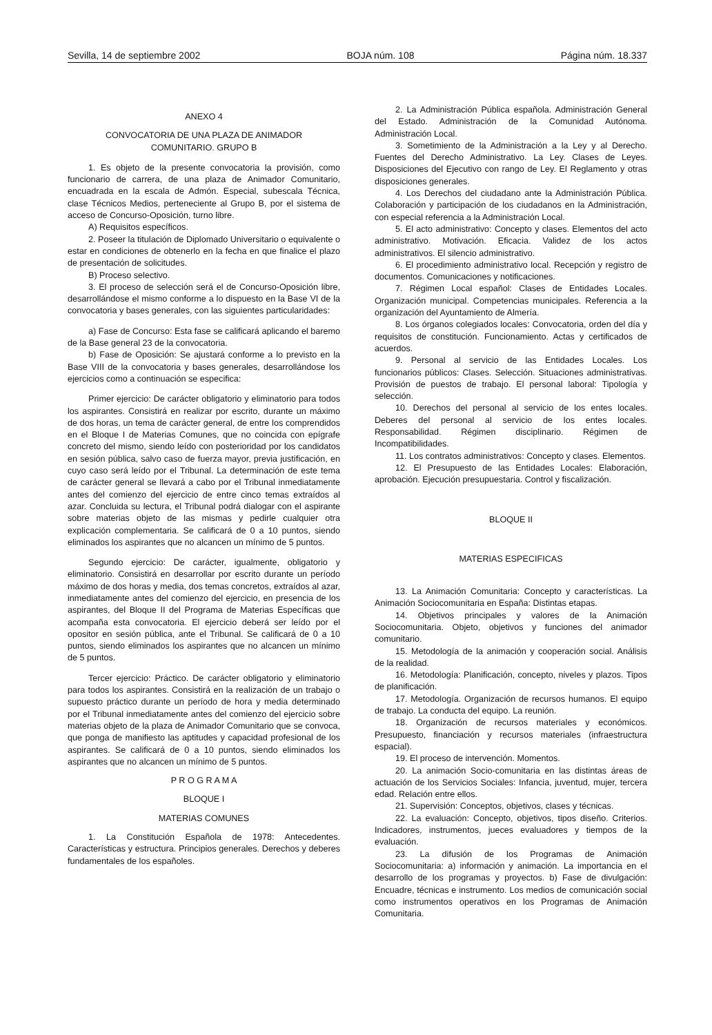Sevilla, 14 de septiembre 2002 BOJA núm. 108 Página núm. 18.337
ANEXO 4
CONVOCATORIA DE UNA PLAZA DE ANIMADOR
COMUNITARIO. GRUPO B
1. Es objeto de la presente convocatoria la provisión, como funcionario de carrera, de una plaza de Animador Comunitario, encuadrada en la escala de Admón. Especial, subescala Técnica, clase Técnicos Medios, perteneciente al Grupo B, por el sistema de acceso de Concurso-Oposición, turno libre.
A) Requisitos específicos.
2. Poseer la titulación de Diplomado Universitario o equivalente o estar en condiciones de obtenerlo en la fecha en que finalice el plazo de presentación de solicitudes.
B) Proceso selectivo.
3. El proceso de selección será el de Concurso-Oposición libre, desarrollándose el mismo conforme a lo dispuesto en la Base VI de la convocatoria y bases generales, con las siguientes particularidades:
a) Fase de Concurso: Esta fase se calificará aplicando el baremo de la Base general 23 de la convocatoria.
b) Fase de Oposición: Se ajustará conforme a lo previsto en la Base VIII de la convocatoria y bases generales, desarrollándose los ejercicios como a continuación se especifica:
Primer ejercicio: De carácter obligatorio y eliminatorio para todos los aspirantes. Consistirá en realizar por escrito, durante un máximo de dos horas, un tema de carácter general, de entre los comprendidos en el Bloque I de Materias Comunes, que no coincida con epígrafe concreto del mismo, siendo leído con posterioridad por los candidatos en sesión pública, salvo caso de fuerza mayor, previa justificación, en cuyo caso será leído por el Tribunal. La determinación de este tema de carácter general se llevará a cabo por el Tribunal inmediatamente antes del comienzo del ejercicio de entre cinco temas extraídos al azar. Concluida su lectura, el Tribunal podrá dialogar con el aspirante sobre materias objeto de las mismas y pedirle cualquier otra explicación complementaria. Se calificará de 0 a 10 puntos, siendo eliminados los aspirantes que no alcancen un mínimo de 5 puntos.
Segundo ejercicio: De carácter, igualmente, obligatorio y eliminatorio. Consistirá en desarrollar por escrito durante un período máximo de dos horas y media, dos temas concretos, extraídos al azar, inmediatamente antes del comienzo del ejercicio, en presencia de los aspirantes, del Bloque II del Programa de Materias Específicas que acompaña esta convocatoria. El ejercicio deberá ser leído por el opositor en sesión pública, ante el Tribunal. Se calificará de 0 a 10 puntos, siendo eliminados los aspirantes que no alcancen un mínimo de 5 puntos.
Tercer ejercicio: Práctico. De carácter obligatorio y eliminatorio para todos los aspirantes. Consistirá en la realización de un trabajo o supuesto práctico durante un período de hora y media determinado por el Tribunal inmediatamente antes del comienzo del ejercicio sobre materias objeto de la plaza de Animador Comunitario que se convoca, que ponga de manifiesto las aptitudes y capacidad profesional de los aspirantes. Se calificará de 0 a 10 puntos, siendo eliminados los aspirantes que no alcancen un mínimo de 5 puntos.
P R O G R A M A
BLOQUE I
MATERIAS COMUNES
1. La Constitución Española de 1978: Antecedentes. Características y estructura. Principios generales. Derechos y deberes fundamentales de los españoles.
2. La Administración Pública española. Administración General del Estado. Administración de la Comunidad Autónoma. Administración Local.
3. Sometimiento de la Administración a la Ley y al Derecho. Fuentes del Derecho Administrativo. La Ley. Clases de Leyes. Disposiciones del Ejecutivo con rango de Ley. El Reglamento y otras disposiciones generales.
4. Los Derechos del ciudadano ante la Administración Pública. Colaboración y participación de los ciudadanos en la Administración, con especial referencia a la Administración Local.
5. El acto administrativo: Concepto y clases. Elementos del acto administrativo. Motivación. Eficacia. Validez de los actos administrativos. El silencio administrativo.
6. El procedimiento administrativo local. Recepción y registro de documentos. Comunicaciones y notificaciones.
7. Régimen Local español: Clases de Entidades Locales. Organización municipal. Competencias municipales. Referencia a la organización del Ayuntamiento de Almería.
8. Los órganos colegiados locales: Convocatoria, orden del día y requisitos de constitución. Funcionamiento. Actas y certificados de acuerdos.
9. Personal al servicio de las Entidades Locales. Los funcionarios públicos: Clases. Selección. Situaciones administrativas. Provisión de puestos de trabajo. El personal laboral: Tipología y selección.
10. Derechos del personal al servicio de los entes locales. Deberes del personal al servicio de los entes locales. Responsabilidad. Régimen disciplinario. Régimen de Incompatibilidades.
11. Los contratos administrativos: Concepto y clases. Elementos.
12. El Presupuesto de las Entidades Locales: Elaboración, aprobación. Ejecución presupuestaria. Control y fiscalización.
BLOQUE II
MATERIAS ESPECIFICAS
13. La Animación Comunitaria: Concepto y características. La Animación Sociocomunitaria en España: Distintas etapas.
14. Objetivos principales y valores de la Animación Sociocomunitaria. Objeto, objetivos y funciones del animador comunitario.
15. Metodología de la animación y cooperación social. Análisis de la realidad.
16. Metodología: Planificación, concepto, niveles y plazos. Tipos de planificación.
17. Metodología. Organización de recursos humanos. El equipo de trabajo. La conducta del equipo. La reunión.
18. Organización de recursos materiales y económicos. Presupuesto, financiación y recursos materiales (infraestructura espacial).
19. El proceso de intervención. Momentos.
20. La animación Socio-comunitaria en las distintas áreas de actuación de los Servicios Sociales: Infancia, juventud, mujer, tercera edad. Relación entre ellos.
21. Supervisión: Conceptos, objetivos, clases y técnicas.
22. La evaluación: Concepto, objetivos, tipos diseño. Criterios. Indicadores, instrumentos, jueces evaluadores y tiempos de la evaluación.
23. La difusión de los Programas de Animación Sociocomunitaria: a) información y animación. La importancia en el desarrollo de los programas y proyectos. b) Fase de divulgación: Encuadre, técnicas e instrumento. Los medios de comunicación social como instrumentos operativos en los Programas de Animación Comunitaria.